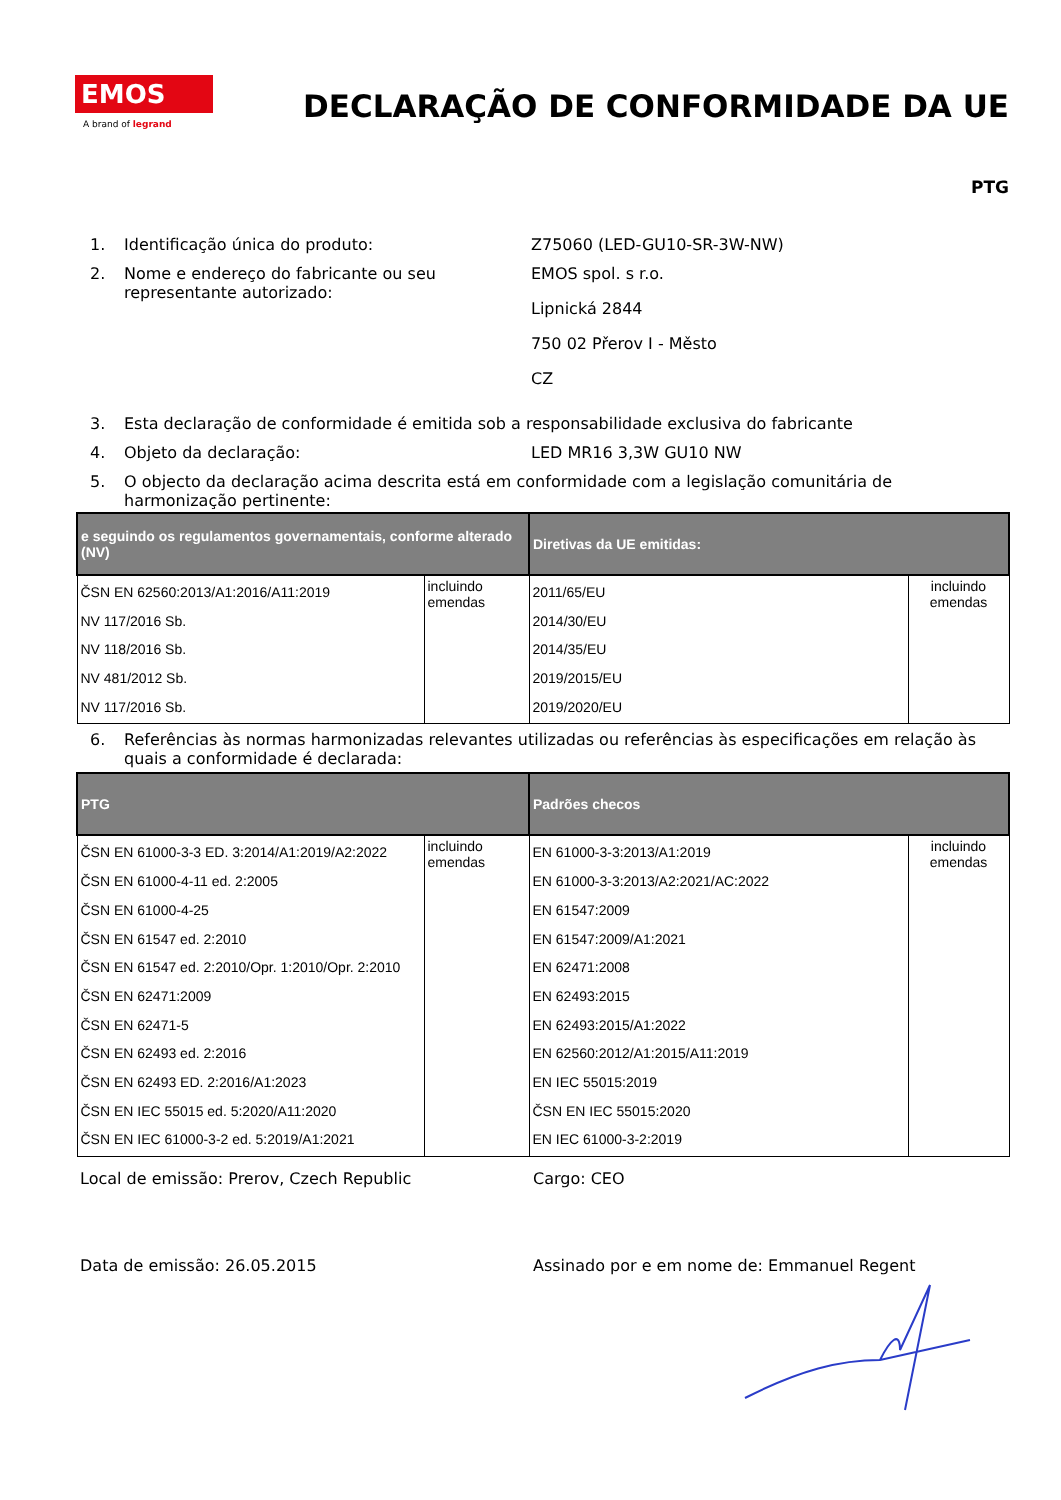EMOS
A brand of legrand
DECLARAÇÃO DE CONFORMIDADE DA UE
PTG
1. Identificação única do produto: Z75060 (LED-GU10-SR-3W-NW)
2. Nome e endereço do fabricante ou seu representante autorizado:
EMOS spol. s r.o.
Lipnická 2844
750 02 Přerov I - Město
CZ
3. Esta declaração de conformidade é emitida sob a responsabilidade exclusiva do fabricante
4. Objeto da declaração: LED MR16 3,3W GU10 NW
5. O objecto da declaração acima descrita está em conformidade com a legislação comunitária de harmonização pertinente:
| e seguindo os regulamentos governamentais, conforme alterado (NV) | | Diretivas da UE emitidas: | |
| --- | --- | --- | --- |
| ČSN EN 62560:2013/A1:2016/A11:2019 NV 117/2016 Sb. NV 118/2016 Sb. NV 481/2012 Sb. NV 117/2016 Sb. | incluindo emendas | 2011/65/EU 2014/30/EU 2014/35/EU 2019/2015/EU 2019/2020/EU | incluindo emendas |
6. Referências às normas harmonizadas relevantes utilizadas ou referências às especificações em relação às quais a conformidade é declarada:
| PTG | | Padrões checos | |
| --- | --- | --- | --- |
| ČSN EN 61000-3-3 ED. 3:2014/A1:2019/A2:2022 ČSN EN 61000-4-11 ed. 2:2005 ČSN EN 61000-4-25 ČSN EN 61547 ed. 2:2010 ČSN EN 61547 ed. 2:2010/Opr. 1:2010/Opr. 2:2010 ČSN EN 62471:2009 ČSN EN 62471-5 ČSN EN 62493 ed. 2:2016 ČSN EN 62493 ED. 2:2016/A1:2023 ČSN EN IEC 55015 ed. 5:2020/A11:2020 ČSN EN IEC 61000-3-2 ed. 5:2019/A1:2021 | incluindo emendas | EN 61000-3-3:2013/A1:2019 EN 61000-3-3:2013/A2:2021/AC:2022 EN 61547:2009 EN 61547:2009/A1:2021 EN 62471:2008 EN 62493:2015 EN 62493:2015/A1:2022 EN 62560:2012/A1:2015/A11:2019 EN IEC 55015:2019 ČSN EN IEC 55015:2020 EN IEC 61000-3-2:2019 | incluindo emendas |
Local de emissão: Prerov, Czech Republic Cargo: CEO
Data de emissão: 26.05.2015 Assinado por e em nome de: Emmanuel Regent